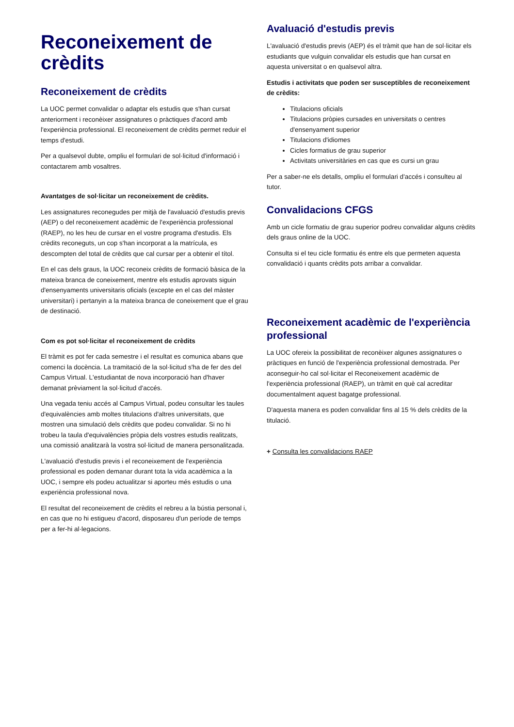Reconeixement de crèdits
Reconeixement de crèdits
La UOC permet convalidar o adaptar els estudis que s'han cursat anteriorment i reconèixer assignatures o pràctiques d'acord amb l'experiència professional. El reconeixement de crèdits permet reduir el temps d'estudi.
Per a qualsevol dubte, ompliu el formulari de sol·licitud d'informació i contactarem amb vosaltres.
Avantatges de sol·licitar un reconeixement de crèdits.
Les assignatures reconegudes per mitjà de l'avaluació d'estudis previs (AEP) o del reconeixement acadèmic de l'experiència professional (RAEP), no les heu de cursar en el vostre programa d'estudis. Els crèdits reconeguts, un cop s'han incorporat a la matrícula, es descompten del total de crèdits que cal cursar per a obtenir el títol.
En el cas dels graus, la UOC reconeix crèdits de formació bàsica de la mateixa branca de coneixement, mentre els estudis aprovats siguin d'ensenyaments universitaris oficials (excepte en el cas del màster universitari) i pertanyin a la mateixa branca de coneixement que el grau de destinació.
Com es pot sol·licitar el reconeixement de crèdits
El tràmit es pot fer cada semestre i el resultat es comunica abans que comenci la docència. La tramitació de la sol·licitud s'ha de fer des del Campus Virtual. L'estudiantat de nova incorporació han d'haver demanat prèviament la sol·licitud d'accés.
Una vegada teniu accés al Campus Virtual, podeu consultar les taules d'equivalències amb moltes titulacions d'altres universitats, que mostren una simulació dels crèdits que podeu convalidar. Si no hi trobeu la taula d'equivalències pròpia dels vostres estudis realitzats, una comissió analitzarà la vostra sol·licitud de manera personalitzada.
L'avaluació d'estudis previs i el reconeixement de l'experiència professional es poden demanar durant tota la vida acadèmica a la UOC, i sempre els podeu actualitzar si aporteu més estudis o una experiència professional nova.
El resultat del reconeixement de crèdits el rebreu a la bústia personal i, en cas que no hi estigueu d'acord, disposareu d'un període de temps per a fer-hi al·legacions.
Avaluació d'estudis previs
L'avaluació d'estudis previs (AEP) és el tràmit que han de sol·licitar els estudiants que vulguin convalidar els estudis que han cursat en aquesta universitat o en qualsevol altra.
Estudis i activitats que poden ser susceptibles de reconeixement de crèdits:
Titulacions oficials
Titulacions pròpies cursades en universitats o centres d'ensenyament superior
Titulacions d'idiomes
Cicles formatius de grau superior
Activitats universitàries en cas que es cursi un grau
Per a saber-ne els detalls, ompliu el formulari d'accés i consulteu al tutor.
Convalidacions CFGS
Amb un cicle formatiu de grau superior podreu convalidar alguns crèdits dels graus online de la UOC.
Consulta si el teu cicle formatiu és entre els que permeten aquesta convalidació i quants crèdits pots arribar a convalidar.
Reconeixement acadèmic de l'experiència professional
La UOC ofereix la possibilitat de reconèixer algunes assignatures o pràctiques en funció de l'experiència professional demostrada. Per aconseguir-ho cal sol·licitar el Reconeixement acadèmic de l'experiència professional (RAEP), un tràmit en què cal acreditar documentalment aquest bagatge professional.
D'aquesta manera es poden convalidar fins al 15 % dels crèdits de la titulació.
+ Consulta les convalidacions RAEP